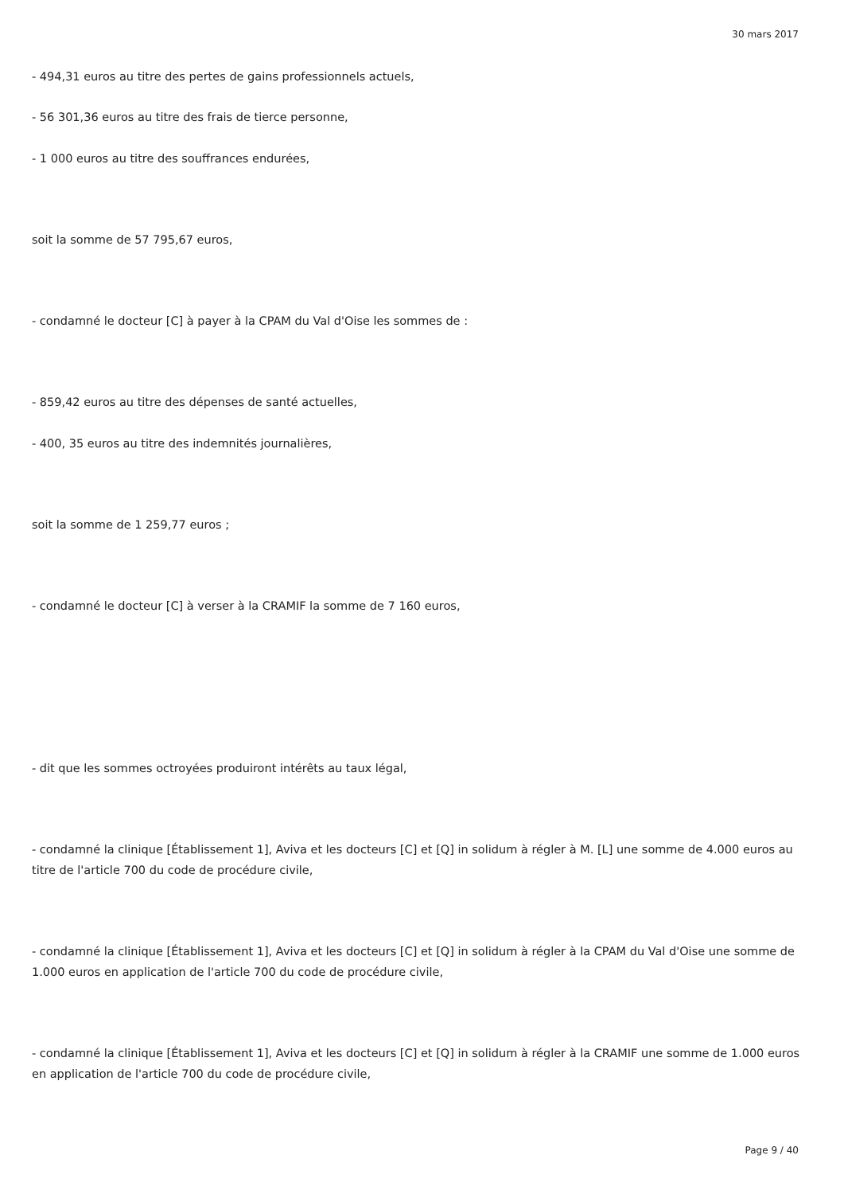30 mars 2017
- 494,31 euros au titre des pertes de gains professionnels actuels,
- 56 301,36 euros au titre des frais de tierce personne,
- 1 000 euros au titre des souffrances endurées,
soit la somme de 57 795,67 euros,
- condamné le docteur [C] à payer à la CPAM du Val d'Oise les sommes de :
- 859,42 euros au titre des dépenses de santé actuelles,
- 400, 35 euros au titre des indemnités journalières,
soit la somme de 1 259,77 euros ;
- condamné le docteur [C] à verser à la CRAMIF la somme de 7 160 euros,
- dit que les sommes octroyées produiront intérêts au taux légal,
- condamné la clinique [Établissement 1], Aviva et les docteurs [C] et [Q] in solidum à régler à M. [L] une somme de 4.000 euros au titre de l'article 700 du code de procédure civile,
- condamné la clinique [Établissement 1], Aviva et les docteurs [C] et [Q] in solidum à régler à la CPAM du Val d'Oise une somme de 1.000 euros en application de l'article 700 du code de procédure civile,
- condamné la clinique [Établissement 1], Aviva et les docteurs [C] et [Q] in solidum à régler à la CRAMIF une somme de 1.000 euros en application de l'article 700 du code de procédure civile,
Page 9 / 40